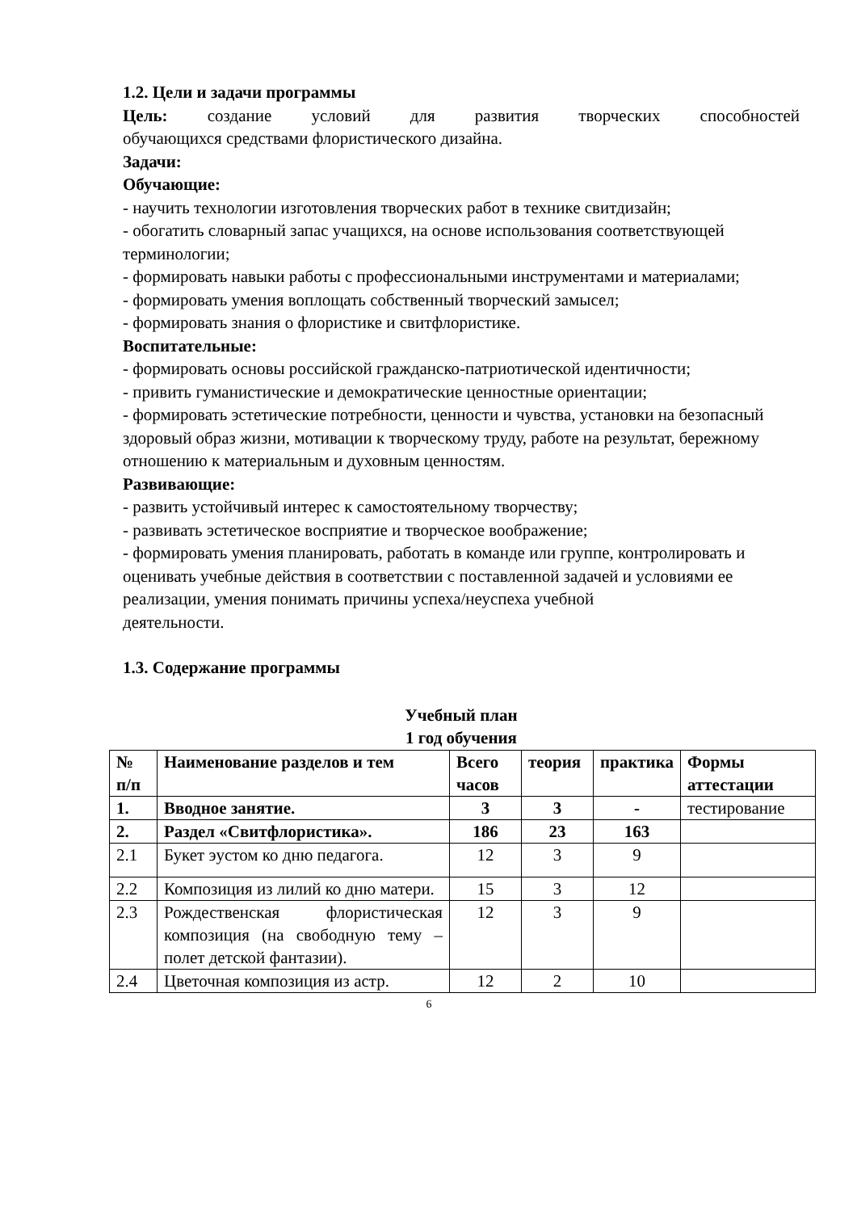1.2. Цели и задачи программы
Цель: создание условий для развития творческих способностей
обучающихся средствами флористического дизайна.
Задачи:
Обучающие:
- научить технологии изготовления творческих работ в технике свитдизайн;
- обогатить словарный запас учащихся, на основе использования соответствующей терминологии;
- формировать навыки работы с профессиональными инструментами и материалами;
- формировать умения воплощать собственный творческий замысел;
- формировать знания о флористике и свитфлористике.
Воспитательные:
- формировать основы российской гражданско-патриотической идентичности;
- привить гуманистические и демократические ценностные ориентации;
- формировать эстетические потребности, ценности и чувства, установки на безопасный здоровый образ жизни, мотивации к творческому труду, работе на результат, бережному отношению к материальным и духовным ценностям.
Развивающие:
- развить устойчивый интерес к самостоятельному творчеству;
- развивать эстетическое восприятие и творческое воображение;
- формировать умения планировать, работать в команде или группе, контролировать и оценивать учебные действия в соответствии с поставленной задачей и условиями ее реализации, умения понимать причины успеха/неуспеха учебной
деятельности.
1.3. Содержание программы
Учебный план
1 год обучения
| № п/п | Наименование разделов и тем | Всего часов | теория | практика | Формы аттестации |
| --- | --- | --- | --- | --- | --- |
| 1. | Вводное занятие. | 3 | 3 | - | тестирование |
| 2. | Раздел «Свитфлористика». | 186 | 23 | 163 | |
| 2.1 | Букет эустом ко дню педагога. | 12 | 3 | 9 | |
| 2.2 | Композиция из лилий ко дню матери. | 15 | 3 | 12 | |
| 2.3 | Рождественская флористическая композиция (на свободную тему – полет детской фантазии). | 12 | 3 | 9 | |
| 2.4 | Цветочная композиция из астр. | 12 | 2 | 10 | |
6